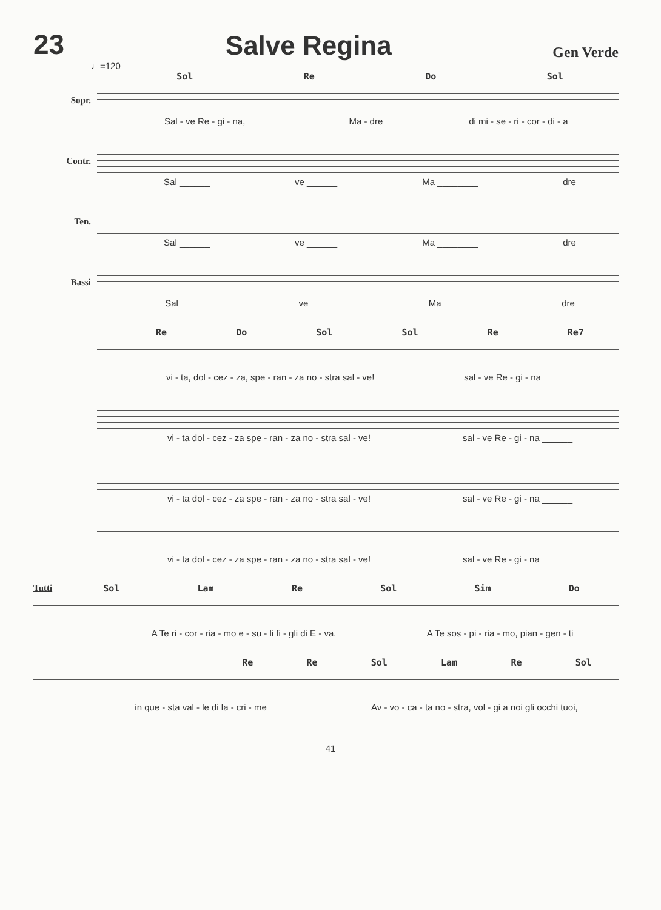23 Salve Regina Gen Verde
♩=120
Sol Re Do Sol
Sopr.
Sal - ve Re - gi - na, ___ Ma - dre di mi - se - ri - cor - di - a _
Contr.
Sal ______ ve ______ Ma ________ dre
Ten.
Sal ______ ve ______ Ma ________ dre
Bassi
Sal ______ ve ______ Ma ______ dre
Re Do Sol Sol Re Re7
vi - ta, dol - cez - za, spe - ran - za no - stra sal - ve! sal - ve Re - gi - na ______
vi - ta dol - cez - za spe - ran - za no - stra sal - ve! sal - ve Re - gi - na ______
vi - ta dol - cez - za spe - ran - za no - stra sal - ve! sal - ve Re - gi - na ______
vi - ta dol - cez - za spe - ran - za no - stra sal - ve! sal - ve Re - gi - na ______
Tutti
Sol Lam Re Sol Sim Do
A Te ri - cor - ria - mo e - su - li fi - gli di E - va. A Te sos - pi - ria - mo, pian - gen - ti
Re Re Sol Lam Re Sol
in que - sta val - le di la - cri - me ____ Av - vo - ca - ta no - stra, vol - gi a noi gli occhi tuoi,
41